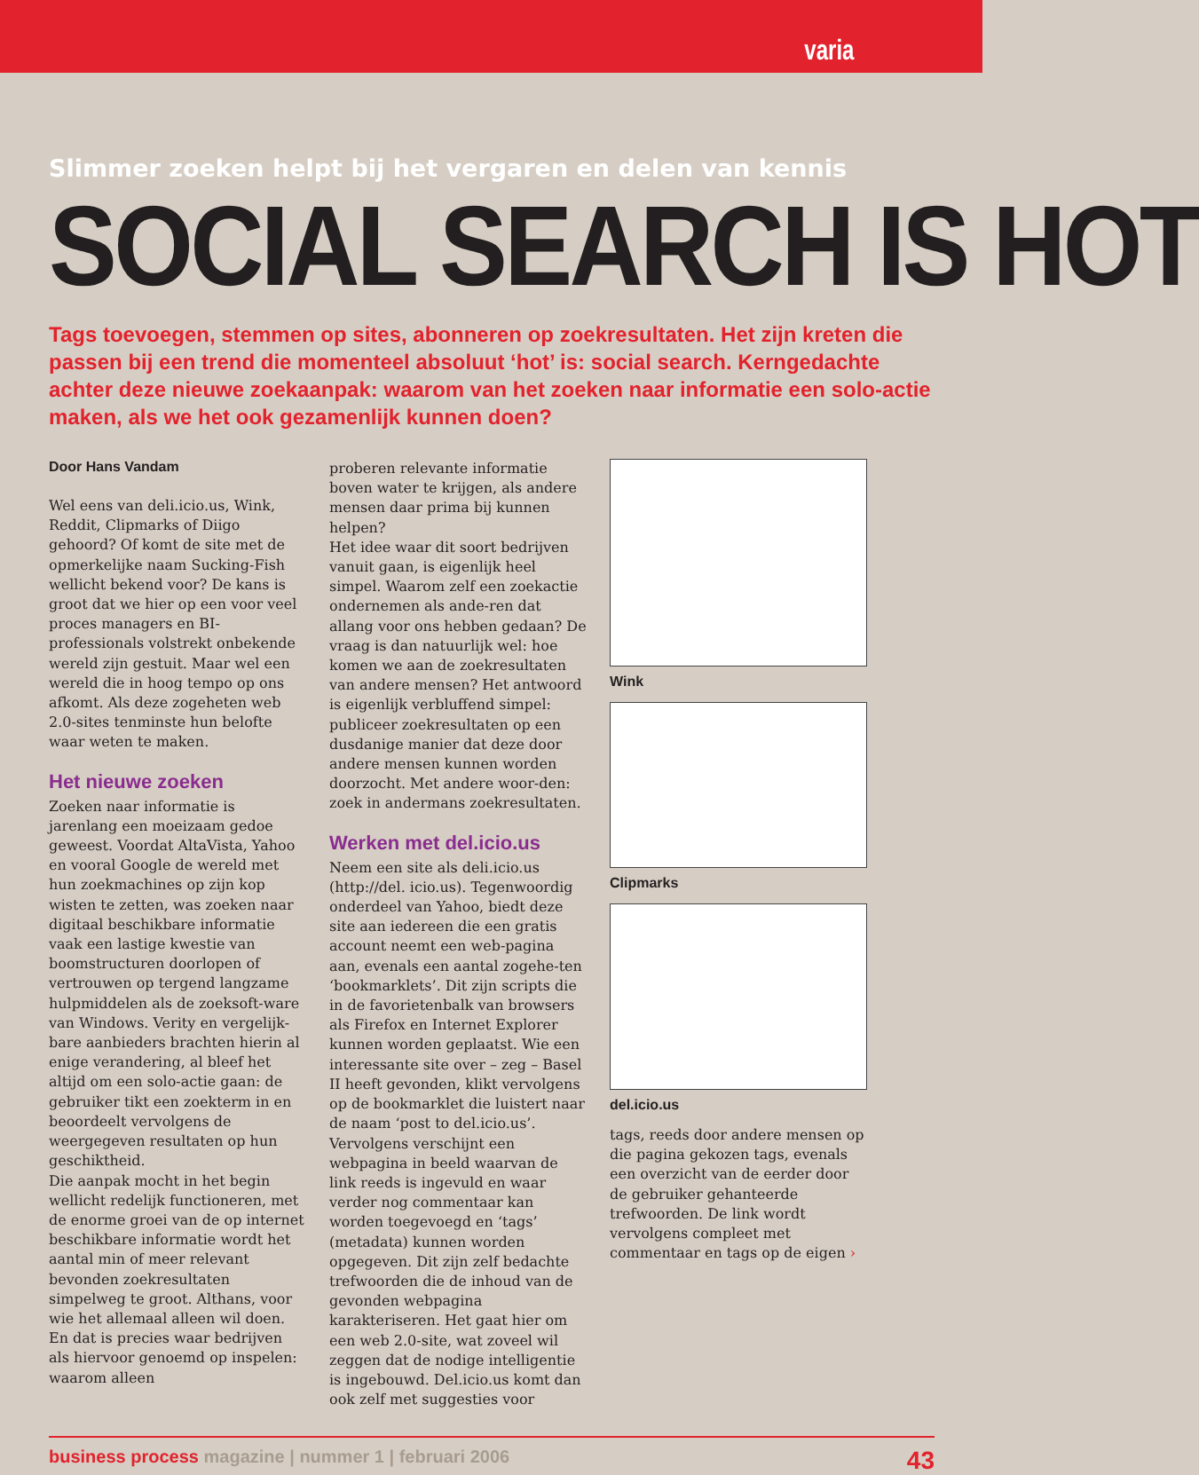varia
Slimmer zoeken helpt bij het vergaren en delen van kennis
SOCIAL SEARCH IS HOT
Tags toevoegen, stemmen op sites, abonneren op zoekresultaten. Het zijn kreten die passen bij een trend die momenteel absoluut ‘hot’ is: social search. Kerngedachte achter deze nieuwe zoekaanpak: waarom van het zoeken naar informatie een solo-actie maken, als we het ook gezamenlijk kunnen doen?
Door Hans Vandam
Wel eens van deli.icio.us, Wink, Reddit, Clipmarks of Diigo gehoord? Of komt de site met de opmerkelijke naam Sucking-Fish wellicht bekend voor? De kans is groot dat we hier op een voor veel proces managers en BI-professionals volstrekt onbekende wereld zijn gestuit. Maar wel een wereld die in hoog tempo op ons afkomt. Als deze zogeheten web 2.0-sites tenminste hun belofte waar weten te maken.
Het nieuwe zoeken
Zoeken naar informatie is jarenlang een moeizaam gedoe geweest. Voordat AltaVista, Yahoo en vooral Google de wereld met hun zoekmachines op zijn kop wisten te zetten, was zoeken naar digitaal beschikbare informatie vaak een lastige kwestie van boomstructuren doorlopen of vertrouwen op tergend langzame hulpmiddelen als de zoeksoft-ware van Windows. Verity en vergelijk-bare aanbieders brachten hierin al enige verandering, al bleef het altijd om een solo-actie gaan: de gebruiker tikt een zoekterm in en beoordeelt vervolgens de weergegeven resultaten op hun geschiktheid.
Die aanpak mocht in het begin wellicht redelijk functioneren, met de enorme groei van de op internet beschikbare informatie wordt het aantal min of meer relevant bevonden zoekresultaten simpelweg te groot. Althans, voor wie het allemaal alleen wil doen. En dat is precies waar bedrijven als hiervoor genoemd op inspelen: waarom alleen
proberen relevante informatie boven water te krijgen, als andere mensen daar prima bij kunnen helpen?
Het idee waar dit soort bedrijven vanuit gaan, is eigenlijk heel simpel. Waarom zelf een zoekactie ondernemen als ande-ren dat allang voor ons hebben gedaan? De vraag is dan natuurlijk wel: hoe komen we aan de zoekresultaten van andere mensen? Het antwoord is eigenlijk verbluffend simpel: publiceer zoekresultaten op een dusdanige manier dat deze door andere mensen kunnen worden doorzocht. Met andere woor-den: zoek in andermans zoekresultaten.
Werken met del.icio.us
Neem een site als deli.icio.us (http://del. icio.us). Tegenwoordig onderdeel van Yahoo, biedt deze site aan iedereen die een gratis account neemt een web-pagina aan, evenals een aantal zogehe-ten ‘bookmarklets’. Dit zijn scripts die in de favorietenbalk van browsers als Firefox en Internet Explorer kunnen worden geplaatst. Wie een interessante site over – zeg – Basel II heeft gevonden, klikt vervolgens op de bookmarklet die luistert naar de naam ‘post to del.icio.us’. Vervolgens verschijnt een webpagina in beeld waarvan de link reeds is ingevuld en waar verder nog commentaar kan worden toegevoegd en ‘tags’ (metadata) kunnen worden opgegeven. Dit zijn zelf bedachte trefwoorden die de inhoud van de gevonden webpagina karakteriseren. Het gaat hier om een web 2.0-site, wat zoveel wil zeggen dat de nodige intelligentie is ingebouwd. Del.icio.us komt dan ook zelf met suggesties voor
Wink
Clipmarks
del.icio.us
tags, reeds door andere mensen op die pagina gekozen tags, evenals een overzicht van de eerder door de gebruiker gehanteerde trefwoorden. De link wordt vervolgens compleet met commentaar en tags op de eigen ›
business process magazine | nummer 1 | februari 2006 43